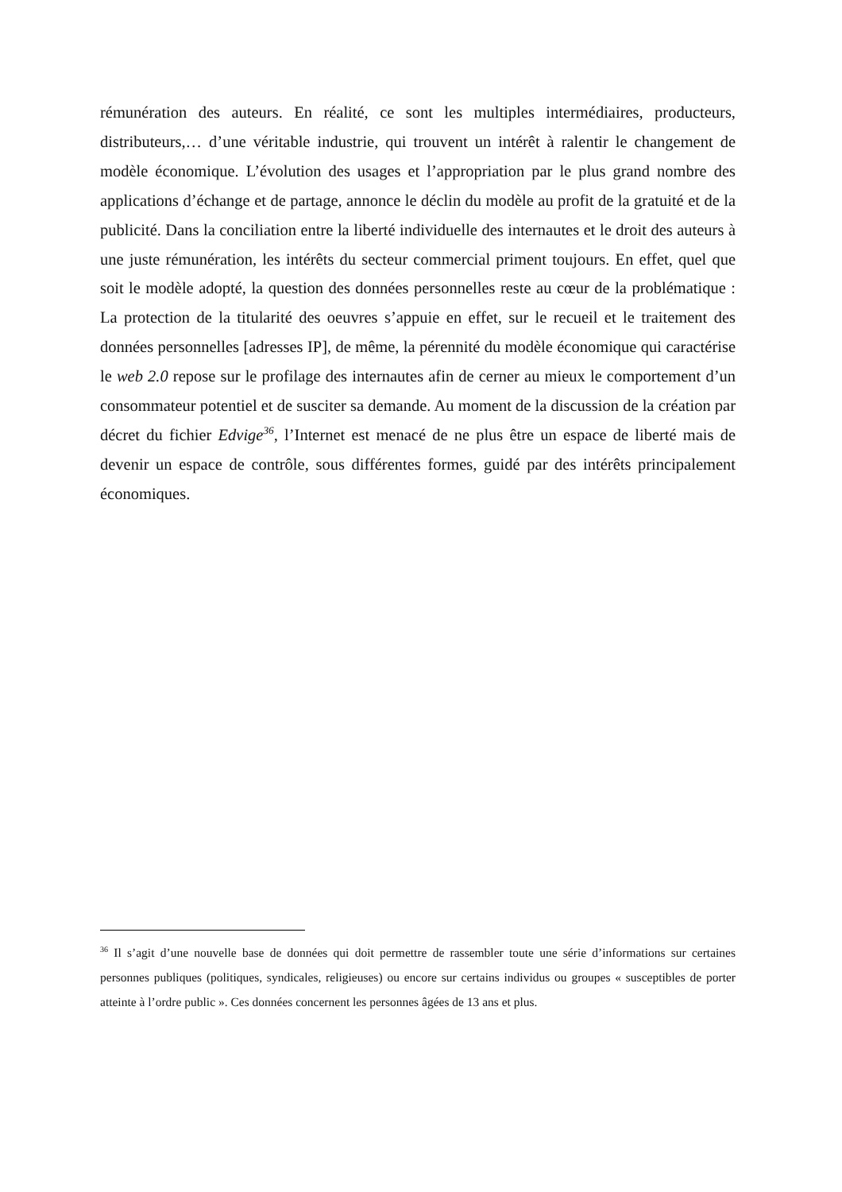rémunération des auteurs. En réalité, ce sont les multiples intermédiaires, producteurs, distributeurs,… d’une véritable industrie, qui trouvent un intérêt à ralentir le changement de modèle économique. L’évolution des usages et l’appropriation par le plus grand nombre des applications d’échange et de partage, annonce le déclin du modèle au profit de la gratuité et de la publicité. Dans la conciliation entre la liberté individuelle des internautes et le droit des auteurs à une juste rémunération, les intérêts du secteur commercial priment toujours. En effet, quel que soit le modèle adopté, la question des données personnelles reste au cœur de la problématique : La protection de la titularité des oeuvres s’appuie en effet, sur le recueil et le traitement des données personnelles [adresses IP], de même, la pérennité du modèle économique qui caractérise le web 2.0 repose sur le profilage des internautes afin de cerner au mieux le comportement d’un consommateur potentiel et de susciter sa demande. Au moment de la discussion de la création par décret du fichier Edvige<sup>36</sup>, l’Internet est menacé de ne plus être un espace de liberté mais de devenir un espace de contrôle, sous différentes formes, guidé par des intérêts principalement économiques.
<sup>36</sup> Il s’agit d’une nouvelle base de données qui doit permettre de rassembler toute une série d’informations sur certaines personnes publiques (politiques, syndicales, religieuses) ou encore sur certains individus ou groupes « susceptibles de porter atteinte à l’ordre public ». Ces données concernent les personnes âgées de 13 ans et plus.